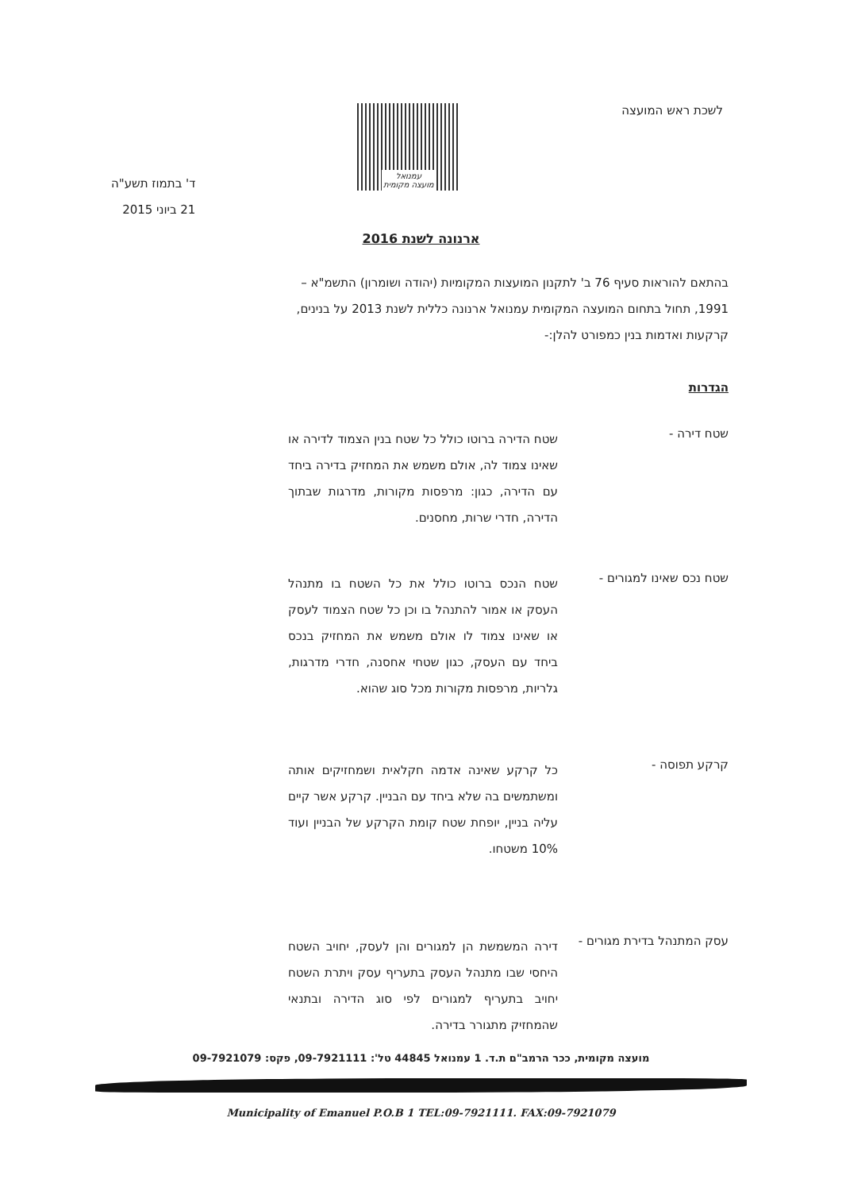לשכת ראש המועצה
עמנואל
מועצה מקומית
ד' בתמוז תשע"ה
21 ביוני 2015
ארנונה לשנת 2016
בהתאם להוראות סעיף 76 ב' לתקנון המועצות המקומיות (יהודה ושומרון) התשמ"א – 1991, תחול בתחום המועצה המקומית עמנואל ארנונה כללית לשנת 2013 על בנינים, קרקעות ואדמות בנין כמפורט להלן:-
הגדרות
שטח דירה -
שטח הדירה ברוטו כולל כל שטח בנין הצמוד לדירה או שאינו צמוד לה, אולם משמש את המחזיק בדירה ביחד עם הדירה, כגון: מרפסות מקורות, מדרגות שבתוך הדירה, חדרי שרות, מחסנים.
שטח נכס שאינו למגורים -
שטח הנכס ברוטו כולל את כל השטח בו מתנהל העסק או אמור להתנהל בו וכן כל שטח הצמוד לעסק או שאינו צמוד לו אולם משמש את המחזיק בנכס ביחד עם העסק, כגון שטחי אחסנה, חדרי מדרגות, גלריות, מרפסות מקורות מכל סוג שהוא.
קרקע תפוסה -
כל קרקע שאינה אדמה חקלאית ושמחזיקים אותה ומשתמשים בה שלא ביחד עם הבניין. קרקע אשר קיים עליה בניין, יופחת שטח קומת הקרקע של הבניין ועוד 10% משטחו.
עסק המתנהל בדירת מגורים -
דירה המשמשת הן למגורים והן לעסק, יחויב השטח היחסי שבו מתנהל העסק בתעריף עסק ויתרת השטח יחויב בתעריף למגורים לפי סוג הדירה ובתנאי שהמחזיק מתגורר בדירה.
מועצה מקומית, ככר הרמב"ם ת.ד. 1 עמנואל 44845 טל': 09-7921111, פקס: 09-7921079
Municipality of Emanuel P.O.B 1 TEL:09-7921111. FAX:09-7921079